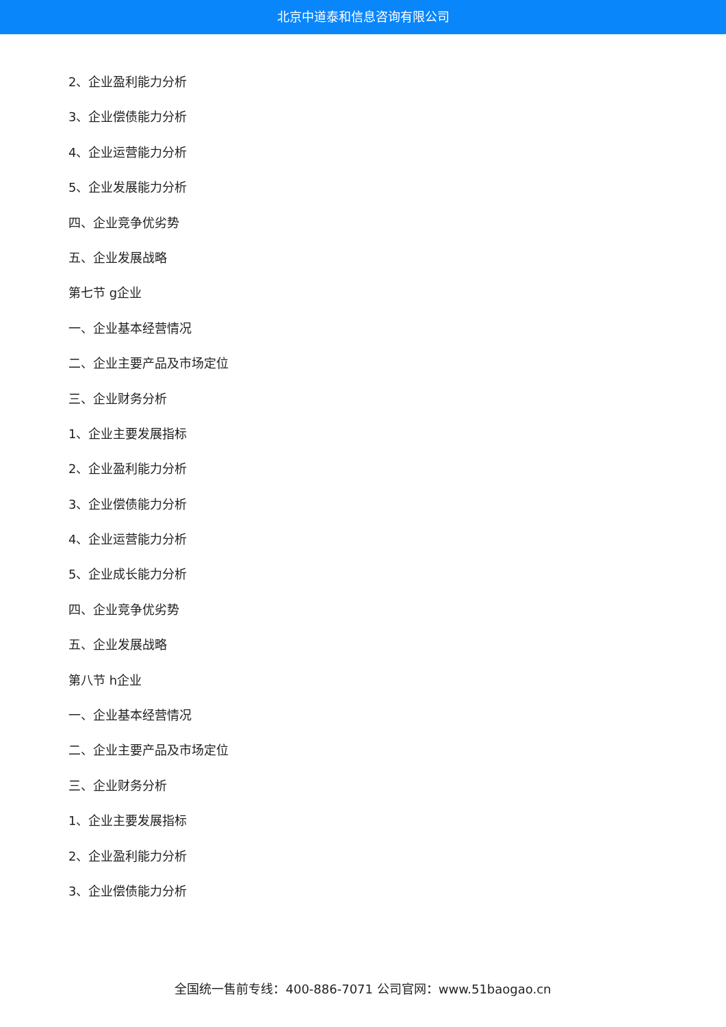北京中道泰和信息咨询有限公司
2、企业盈利能力分析
3、企业偿债能力分析
4、企业运营能力分析
5、企业发展能力分析
四、企业竞争优劣势
五、企业发展战略
第七节 g企业
一、企业基本经营情况
二、企业主要产品及市场定位
三、企业财务分析
1、企业主要发展指标
2、企业盈利能力分析
3、企业偿债能力分析
4、企业运营能力分析
5、企业成长能力分析
四、企业竞争优劣势
五、企业发展战略
第八节 h企业
一、企业基本经营情况
二、企业主要产品及市场定位
三、企业财务分析
1、企业主要发展指标
2、企业盈利能力分析
3、企业偿债能力分析
全国统一售前专线：400-886-7071 公司官网：www.51baogao.cn